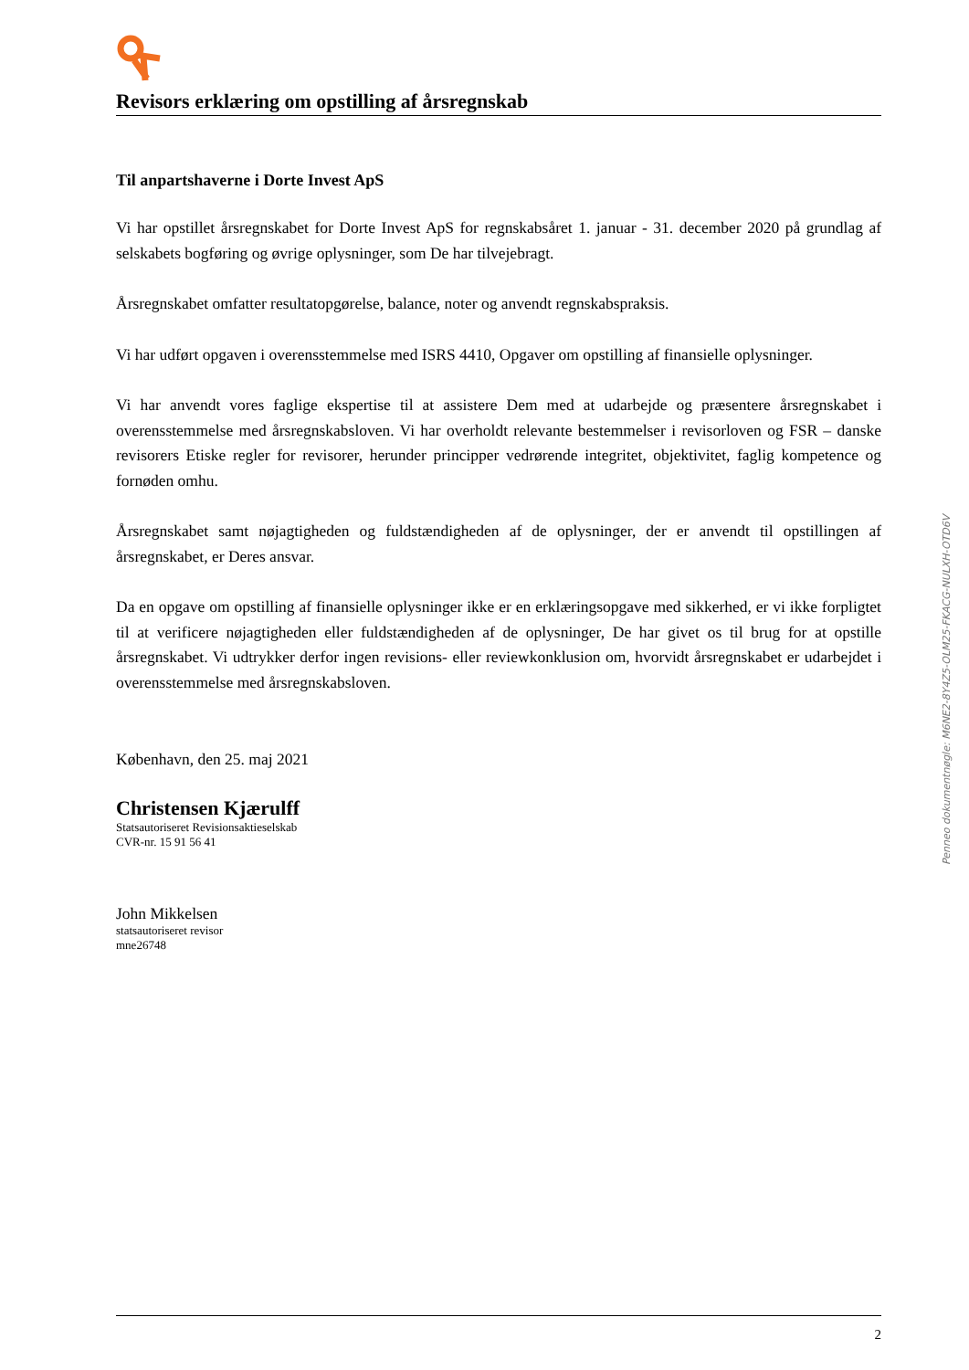Revisors erklæring om opstilling af årsregnskab
Til anpartshaverne i Dorte Invest ApS
Vi har opstillet årsregnskabet for Dorte Invest ApS for regnskabsåret 1. januar - 31. december 2020 på grundlag af selskabets bogføring og øvrige oplysninger, som De har tilvejebragt.
Årsregnskabet omfatter resultatopgørelse, balance, noter og anvendt regnskabspraksis.
Vi har udført opgaven i overensstemmelse med ISRS 4410, Opgaver om opstilling af finansielle oplysninger.
Vi har anvendt vores faglige ekspertise til at assistere Dem med at udarbejde og præsentere årsregnskabet i overensstemmelse med årsregnskabsloven. Vi har overholdt relevante bestemmelser i revisorloven og FSR – danske revisorers Etiske regler for revisorer, herunder principper vedrørende integritet, objektivitet, faglig kompetence og fornøden omhu.
Årsregnskabet samt nøjagtigheden og fuldstændigheden af de oplysninger, der er anvendt til opstillingen af årsregnskabet, er Deres ansvar.
Da en opgave om opstilling af finansielle oplysninger ikke er en erklæringsopgave med sikkerhed, er vi ikke forpligtet til at verificere nøjagtigheden eller fuldstændigheden af de oplysninger, De har givet os til brug for at opstille årsregnskabet. Vi udtrykker derfor ingen revisions- eller reviewkonklusion om, hvorvidt årsregnskabet er udarbejdet i overensstemmelse med årsregnskabsloven.
København, den 25. maj 2021
Christensen Kjærulff
Statsautoriseret Revisionsaktieselskab
CVR-nr. 15 91 56 41
John Mikkelsen
statsautoriseret revisor
mne26748
Penneo dokumentnøgle: M6NE2-8Y4Z5-OLM25-FKACG-NULXH-OTD6V
2